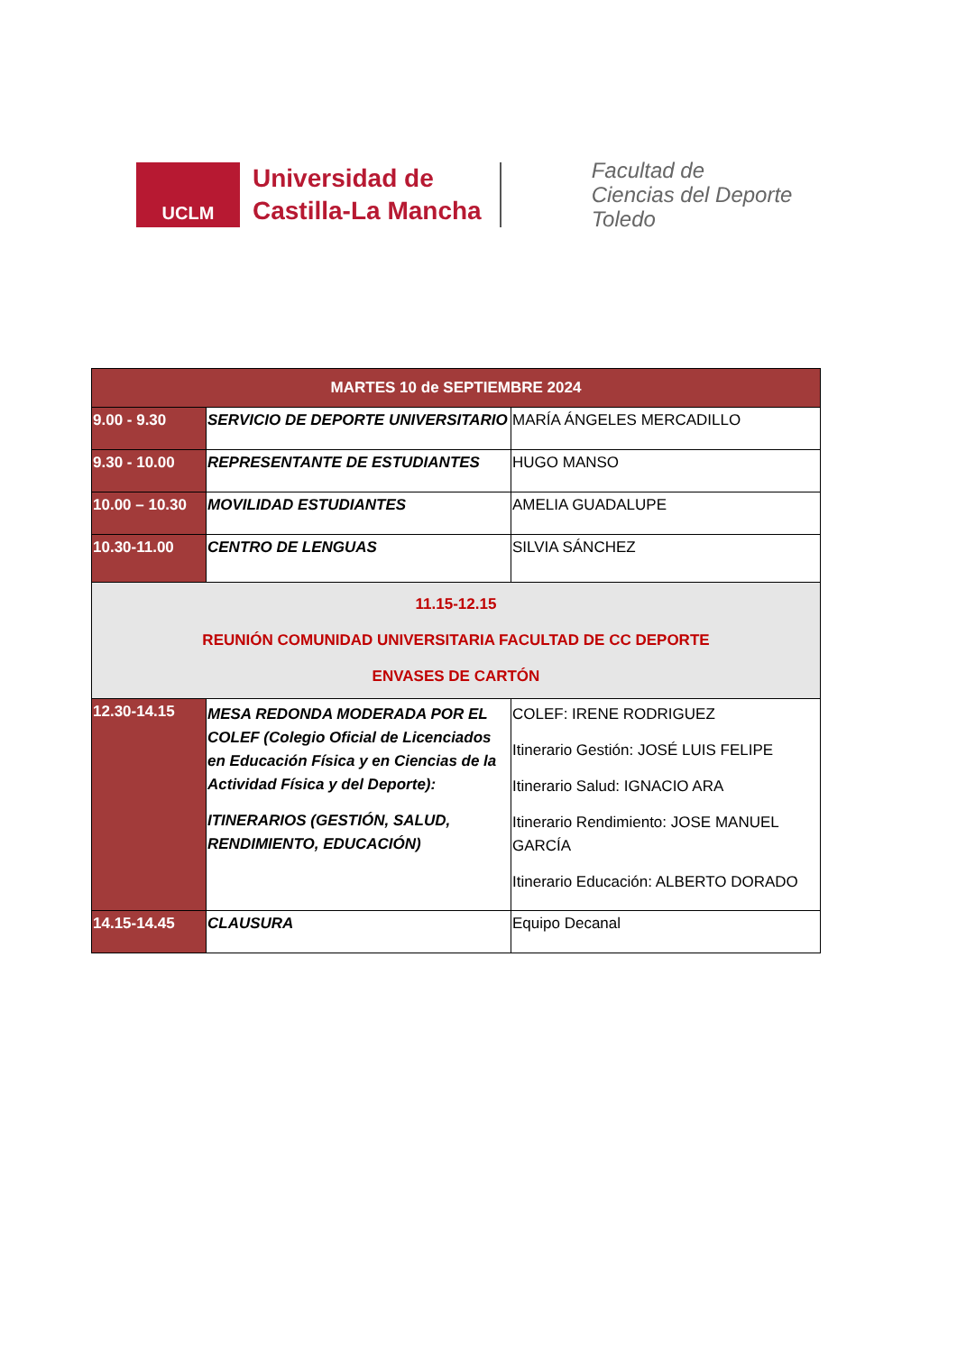UCLM
Universidad de
Castilla-La Mancha
Facultad de
Ciencias del Deporte
Toledo
| MARTES 10 de SEPTIEMBRE 2024 | | |
| --- | --- | --- |
| 9.00 - 9.30 | SERVICIO DE DEPORTE UNIVERSITARIO | MARÍA ÁNGELES MERCADILLO |
| 9.30 - 10.00 | REPRESENTANTE DE ESTUDIANTES | HUGO MANSO |
| 10.00 – 10.30 | MOVILIDAD ESTUDIANTES | AMELIA GUADALUPE |
| 10.30-11.00 | CENTRO DE LENGUAS | SILVIA SÁNCHEZ |
| 11.15-12.15 REUNIÓN COMUNIDAD UNIVERSITARIA FACULTAD DE CC DEPORTE ENVASES DE CARTÓN | | |
| 12.30-14.15 | MESA REDONDA MODERADA POR EL COLEF (Colegio Oficial de Licenciados en Educación Física y en Ciencias de la Actividad Física y del Deporte): ITINERARIOS (GESTIÓN, SALUD, RENDIMIENTO, EDUCACIÓN) | COLEF: IRENE RODRIGUEZ Itinerario Gestión: JOSÉ LUIS FELIPE Itinerario Salud: IGNACIO ARA Itinerario Rendimiento: JOSE MANUEL GARCÍA Itinerario Educación: ALBERTO DORADO |
| 14.15-14.45 | CLAUSURA | Equipo Decanal |